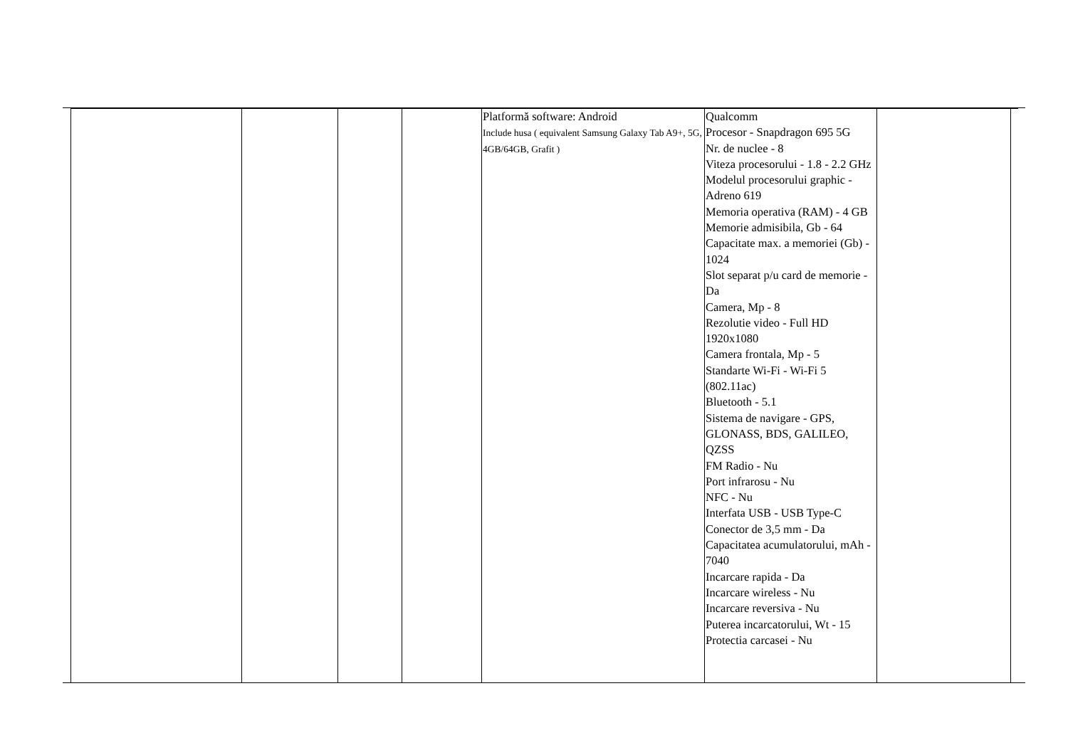| | | | | Platformă software: Android Include husa ( equivalent Samsung Galaxy Tab A9+, 5G, 4GB/64GB, Grafit ) | Qualcomm Procesor - Snapdragon 695 5G Nr. de nuclee - 8 Viteza procesorului - 1.8 - 2.2 GHz Modelul procesorului graphic - Adreno 619 Memoria operativa (RAM) - 4 GB Memorie admisibila, Gb - 64 Capacitate max. a memoriei (Gb) - 1024 Slot separat p/u card de memorie - Da Camera, Mp - 8 Rezolutie video - Full HD 1920x1080 Camera frontala, Mp - 5 Standarte Wi-Fi - Wi-Fi 5 (802.11ac) Bluetooth - 5.1 Sistema de navigare - GPS, GLONASS, BDS, GALILEO, QZSS FM Radio - Nu Port infrarosu - Nu NFC - Nu Interfata USB - USB Type-C Conector de 3,5 mm - Da Capacitatea acumulatorului, mAh - 7040 Incarcare rapida - Da Incarcare wireless - Nu Incarcare reversiva - Nu Puterea incarcatorului, Wt - 15 Protectia carcasei - Nu | | |